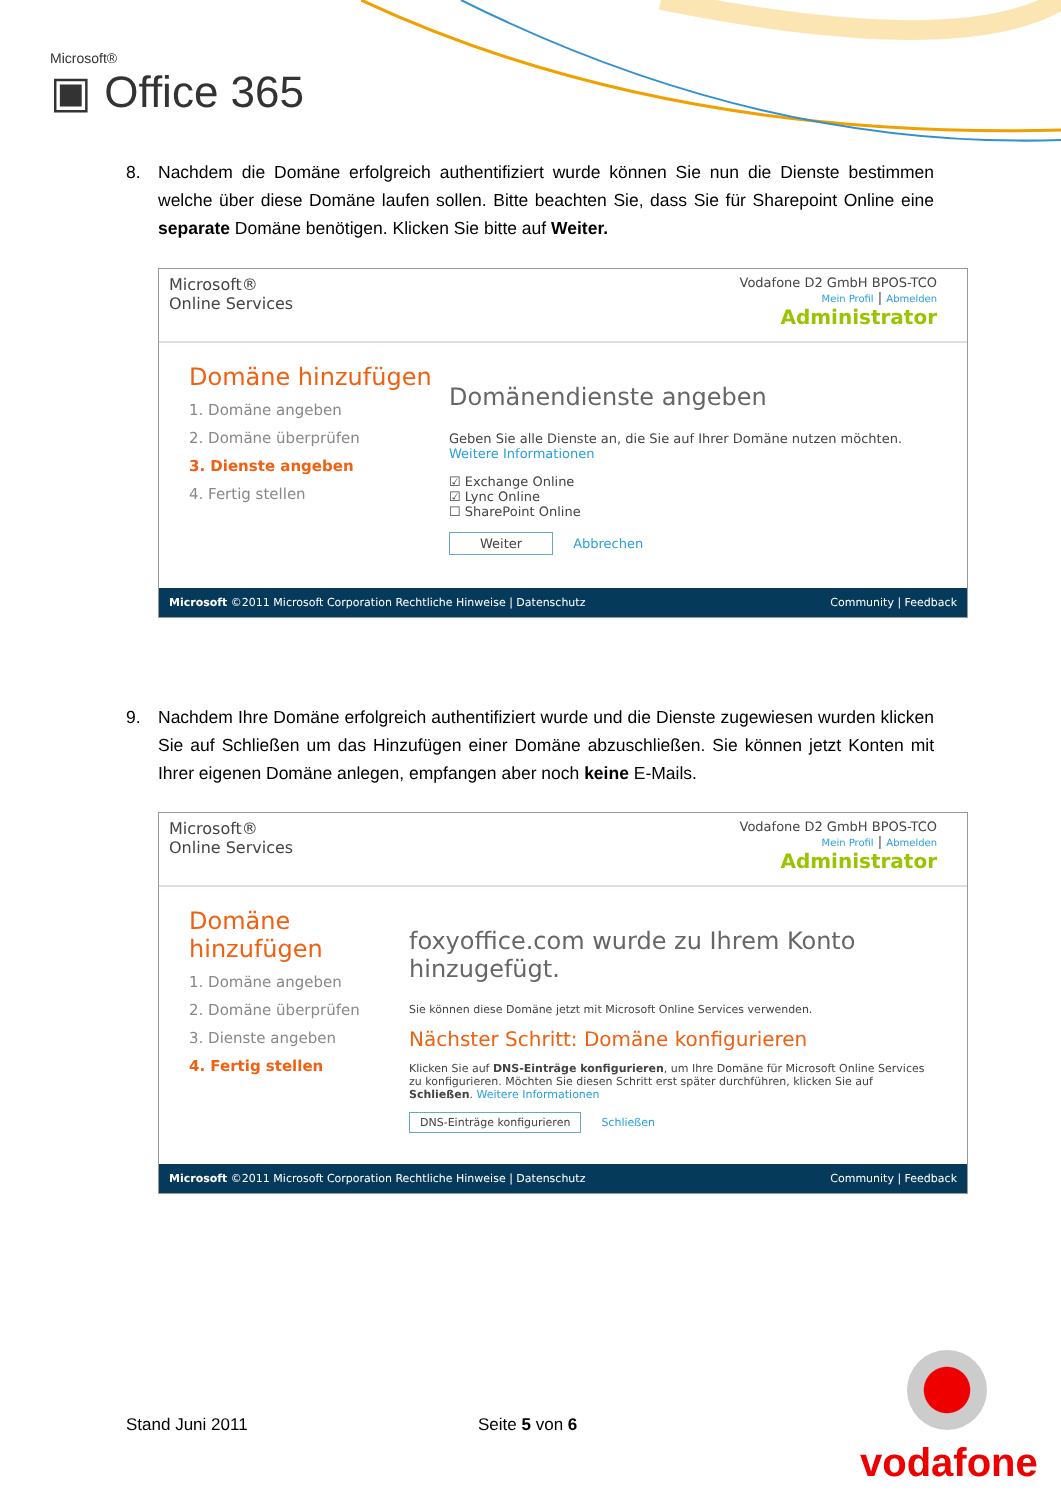Microsoft®
▣ Office 365
8.
Nachdem die Domäne erfolgreich authentifiziert wurde können Sie nun die Dienste bestimmen welche über diese Domäne laufen sollen. Bitte beachten Sie, dass Sie für Sharepoint Online eine separate Domäne benötigen. Klicken Sie bitte auf Weiter.
Microsoft®
Online Services
Vodafone D2 GmbH BPOS-TCO
Mein Profil | Abmelden
Administrator
Domäne hinzufügen
1. Domäne angeben
2. Domäne überprüfen
3. Dienste angeben
4. Fertig stellen
Domänendienste angeben
Geben Sie alle Dienste an, die Sie auf Ihrer Domäne nutzen möchten. Weitere Informationen
☑ Exchange Online
☑ Lync Online
☐ SharePoint Online
Weiter Abbrechen
Microsoft ©2011 Microsoft Corporation Rechtliche Hinweise | Datenschutz Community | Feedback
9.
Nachdem Ihre Domäne erfolgreich authentifiziert wurde und die Dienste zugewiesen wurden klicken Sie auf Schließen um das Hinzufügen einer Domäne abzuschließen. Sie können jetzt Konten mit Ihrer eigenen Domäne anlegen, empfangen aber noch keine E-Mails.
Microsoft®
Online Services
Vodafone D2 GmbH BPOS-TCO
Mein Profil | Abmelden
Administrator
Domäne hinzufügen
1. Domäne angeben
2. Domäne überprüfen
3. Dienste angeben
4. Fertig stellen
foxyoffice.com wurde zu Ihrem Konto hinzugefügt.
Sie können diese Domäne jetzt mit Microsoft Online Services verwenden.
Nächster Schritt: Domäne konfigurieren
Klicken Sie auf DNS-Einträge konfigurieren, um Ihre Domäne für Microsoft Online Services zu konfigurieren. Möchten Sie diesen Schritt erst später durchführen, klicken Sie auf Schließen. Weitere Informationen
DNS-Einträge konfigurieren Schließen
Microsoft ©2011 Microsoft Corporation Rechtliche Hinweise | Datenschutz Community | Feedback
Stand Juni 2011 Seite 5 von 6
vodafone